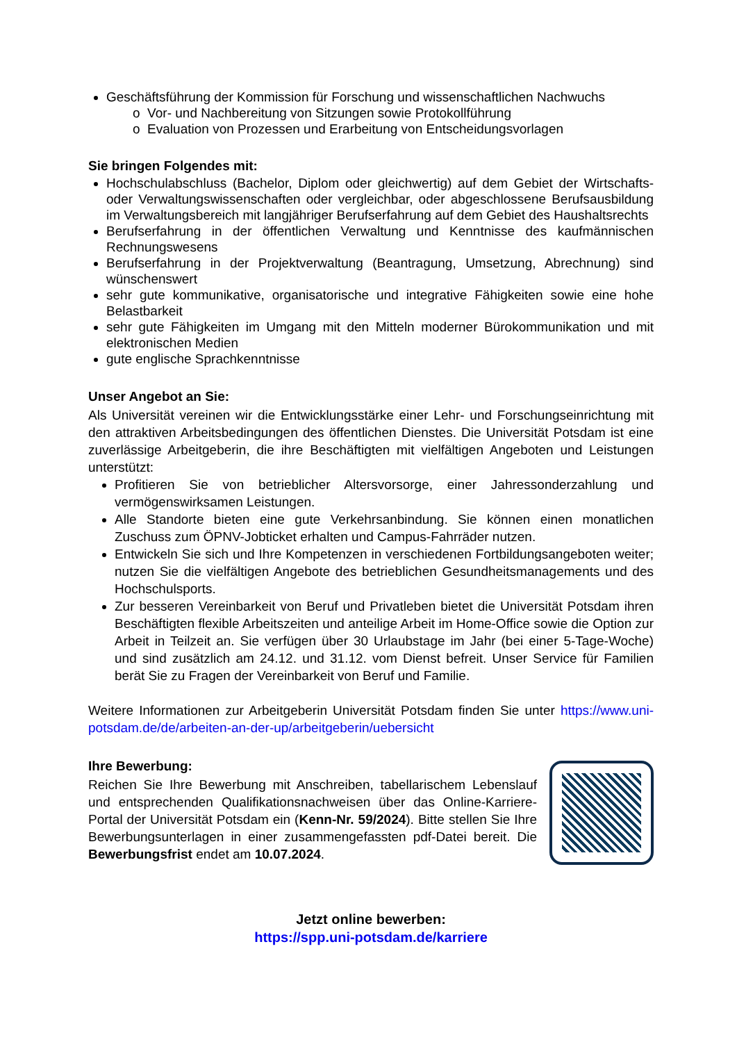Geschäftsführung der Kommission für Forschung und wissenschaftlichen Nachwuchs
o Vor- und Nachbereitung von Sitzungen sowie Protokollführung
o Evaluation von Prozessen und Erarbeitung von Entscheidungsvorlagen
Sie bringen Folgendes mit:
Hochschulabschluss (Bachelor, Diplom oder gleichwertig) auf dem Gebiet der Wirtschafts- oder Verwaltungswissenschaften oder vergleichbar, oder abgeschlossene Berufsausbildung im Verwaltungsbereich mit langjähriger Berufserfahrung auf dem Gebiet des Haushaltsrechts
Berufserfahrung in der öffentlichen Verwaltung und Kenntnisse des kaufmännischen Rechnungswesens
Berufserfahrung in der Projektverwaltung (Beantragung, Umsetzung, Abrechnung) sind wünschenswert
sehr gute kommunikative, organisatorische und integrative Fähigkeiten sowie eine hohe Belastbarkeit
sehr gute Fähigkeiten im Umgang mit den Mitteln moderner Bürokommunikation und mit elektronischen Medien
gute englische Sprachkenntnisse
Unser Angebot an Sie:
Als Universität vereinen wir die Entwicklungsstärke einer Lehr- und Forschungseinrichtung mit den attraktiven Arbeitsbedingungen des öffentlichen Dienstes. Die Universität Potsdam ist eine zuverlässige Arbeitgeberin, die ihre Beschäftigten mit vielfältigen Angeboten und Leistungen unterstützt:
Profitieren Sie von betrieblicher Altersvorsorge, einer Jahressonderzahlung und vermögenswirksamen Leistungen.
Alle Standorte bieten eine gute Verkehrsanbindung. Sie können einen monatlichen Zuschuss zum ÖPNV-Jobticket erhalten und Campus-Fahrräder nutzen.
Entwickeln Sie sich und Ihre Kompetenzen in verschiedenen Fortbildungsangeboten weiter; nutzen Sie die vielfältigen Angebote des betrieblichen Gesundheitsmanagements und des Hochschulsports.
Zur besseren Vereinbarkeit von Beruf und Privatleben bietet die Universität Potsdam ihren Beschäftigten flexible Arbeitszeiten und anteilige Arbeit im Home-Office sowie die Option zur Arbeit in Teilzeit an. Sie verfügen über 30 Urlaubstage im Jahr (bei einer 5-Tage-Woche) und sind zusätzlich am 24.12. und 31.12. vom Dienst befreit. Unser Service für Familien berät Sie zu Fragen der Vereinbarkeit von Beruf und Familie.
Weitere Informationen zur Arbeitgeberin Universität Potsdam finden Sie unter https://www.uni-potsdam.de/de/arbeiten-an-der-up/arbeitgeberin/uebersicht
Ihre Bewerbung:
Reichen Sie Ihre Bewerbung mit Anschreiben, tabellarischem Lebenslauf und entsprechenden Qualifikationsnachweisen über das Online-Karriere-Portal der Universität Potsdam ein (Kenn-Nr. 59/2024). Bitte stellen Sie Ihre Bewerbungsunterlagen in einer zusammengefassten pdf-Datei bereit. Die Bewerbungsfrist endet am 10.07.2024.
Jetzt online bewerben:
https://spp.uni-potsdam.de/karriere